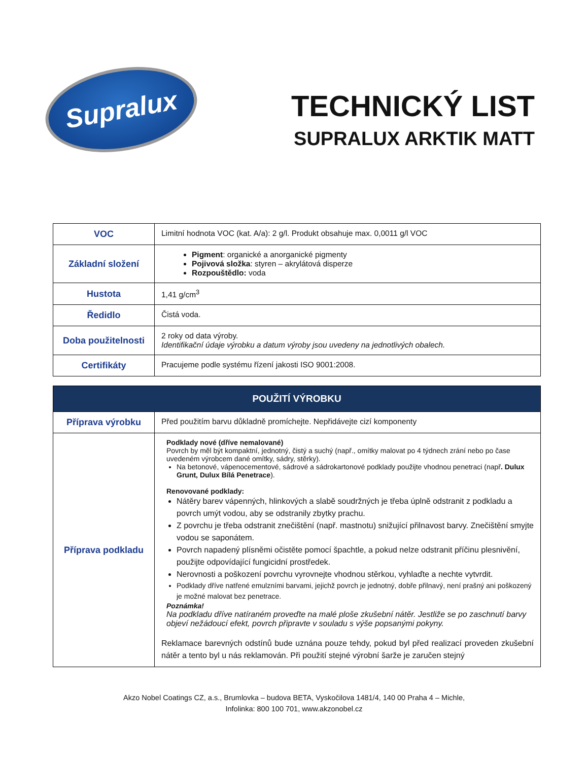Supralux
TECHNICKÝ LIST
SUPRALUX ARKTIK MATT
| VOC | Limitní hodnota VOC (kat. A/a): 2 g/l. Produkt obsahuje max. 0,0011 g/l VOC |
| Základní složení | Pigment : organické a anorganické pigmenty Pojivová složka : styren – akrylátová disperze Rozpouštědlo: voda |
| Hustota | 1,41 g/cm<sup>3</sup> |
| Ředidlo | Čistá voda. |
| Doba použitelnosti | 2 roky od data výroby. Identifikační údaje výrobku a datum výroby jsou uvedeny na jednotlivých obalech. |
| Certifikáty | Pracujeme podle systému řízení jakosti ISO 9001:2008. |
| POUŽITÍ VÝROBKU | |
| --- | --- |
| Příprava výrobku | Před použitím barvu důkladně promíchejte. Nepřidávejte cizí komponenty |
| Příprava podkladu | Podklady nové (dříve nemalované) Povrch by měl být kompaktní, jednotný, čistý a suchý (např., omítky malovat po 4 týdnech zrání nebo po čase uvedeném výrobcem dané omítky, sádry, stěrky). Na betonové, vápenocementové, sádrové a sádrokartonové podklady použijte vhodnou penetraci (např . Dulux Grunt, Dulux Bílá Penetrace ). Renovované podklady: Nátěry barev vápenných, hlinkových a slabě soudržných je třeba úplně odstranit z podkladu a povrch umýt vodou, aby se odstranily zbytky prachu. Z povrchu je třeba odstranit znečištění (např. mastnotu) snižující přilnavost barvy. Znečištění smyjte vodou se saponátem. Povrch napadený plísněmi očistěte pomocí špachtle, a pokud nelze odstranit příčinu plesnivění, použijte odpovídající fungicidní prostředek. Nerovnosti a poškození povrchu vyrovnejte vhodnou stěrkou, vyhlaďte a nechte vytvrdit. Podklady dříve natřené emulzními barvami, jejichž povrch je jednotný, dobře přilnavý, není prašný ani poškozený je možné malovat bez penetrace. Poznámka! Na podkladu dříve natíraném proveďte na malé ploše zkušební nátěr. Jestliže se po zaschnutí barvy objeví nežádoucí efekt, povrch připravte v souladu s výše popsanými pokyny. Reklamace barevných odstínů bude uznána pouze tehdy, pokud byl před realizací proveden zkušební nátěr a tento byl u nás reklamován. Při použití stejné výrobní šarže je zaručen stejný |
Akzo Nobel Coatings CZ, a.s., Brumlovka – budova BETA, Vyskočilova 1481/4, 140 00 Praha 4 – Michle,
Infolinka: 800 100 701, www.akzonobel.cz